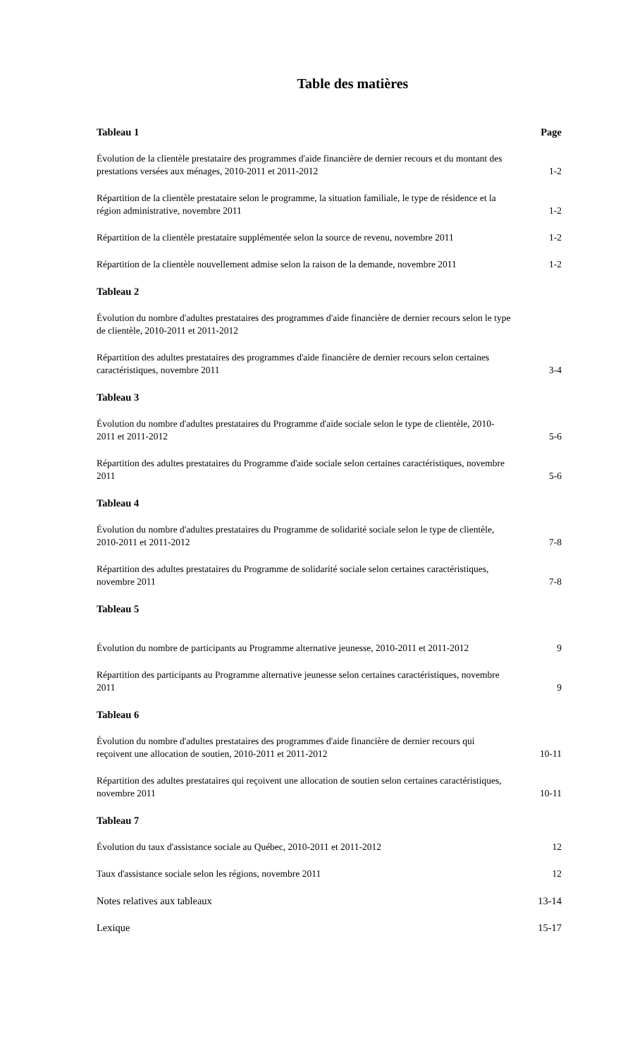Table des matières
Tableau 1 Page
Évolution de la clientèle prestataire des programmes d'aide financière de dernier recours et du montant des prestations versées aux ménages, 2010-2011 et 2011-2012 1-2
Répartition de la clientèle prestataire selon le programme, la situation familiale, le type de résidence et la région administrative, novembre 2011 1-2
Répartition de la clientèle prestataire supplémentée selon la source de revenu, novembre 2011 1-2
Répartition de la clientèle nouvellement admise selon la raison de la demande, novembre 2011 1-2
Tableau 2
Évolution du nombre d'adultes prestataires des programmes d'aide financière de dernier recours selon le type de clientèle, 2010-2011 et 2011-2012
Répartition des adultes prestataires des programmes d'aide financière de dernier recours selon certaines caractéristiques, novembre 2011 3-4
Tableau 3
Évolution du nombre d'adultes prestataires du Programme d'aide sociale selon le type de clientèle, 2010-2011 et 2011-2012 5-6
Répartition des adultes prestataires du Programme d'aide sociale selon certaines caractéristiques, novembre 2011 5-6
Tableau 4
Évolution du nombre d'adultes prestataires du Programme de solidarité sociale selon le type de clientèle, 2010-2011 et 2011-2012 7-8
Répartition des adultes prestataires du Programme de solidarité sociale selon certaines caractéristiques, novembre 2011 7-8
Tableau 5
Évolution du nombre de participants au Programme alternative jeunesse, 2010-2011 et 2011-2012 9
Répartition des participants au Programme alternative jeunesse selon certaines caractéristiques, novembre 2011 9
Tableau 6
Évolution du nombre d'adultes prestataires des programmes d'aide financière de dernier recours qui reçoivent une allocation de soutien, 2010-2011 et 2011-2012 10-11
Répartition des adultes prestataires qui reçoivent une allocation de soutien selon certaines caractéristiques, novembre 2011 10-11
Tableau 7
Évolution du taux d'assistance sociale au Québec, 2010-2011 et 2011-2012 12
Taux d'assistance sociale selon les régions, novembre 2011 12
Notes relatives aux tableaux 13-14
Lexique 15-17